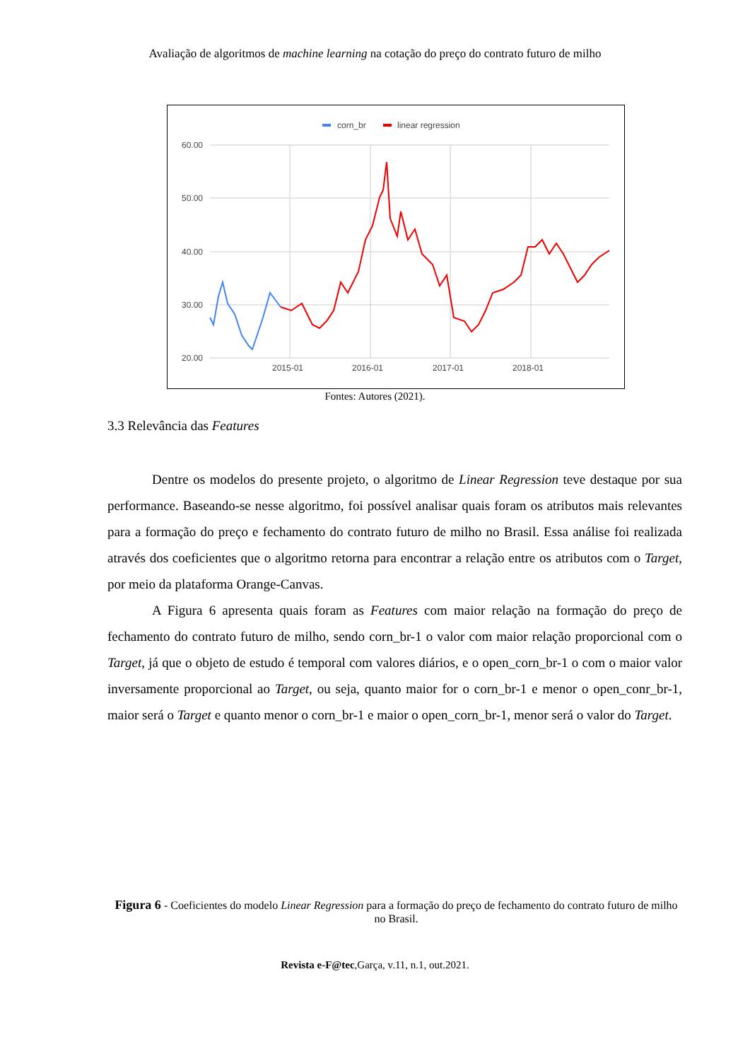Avaliação de algoritmos de machine learning na cotação do preço do contrato futuro de milho
corn_br
linear regression
60.00
50.00
40.00
30.00
20.00
2015-01
2016-01
2017-01
2018-01
Fontes: Autores (2021).
3.3 Relevância das Features
Dentre os modelos do presente projeto, o algoritmo de Linear Regression teve destaque por sua performance. Baseando-se nesse algoritmo, foi possível analisar quais foram os atributos mais relevantes para a formação do preço e fechamento do contrato futuro de milho no Brasil. Essa análise foi realizada através dos coeficientes que o algoritmo retorna para encontrar a relação entre os atributos com o Target, por meio da plataforma Orange-Canvas.
A Figura 6 apresenta quais foram as Features com maior relação na formação do preço de fechamento do contrato futuro de milho, sendo corn_br-1 o valor com maior relação proporcional com o Target, já que o objeto de estudo é temporal com valores diários, e o open_corn_br-1 o com o maior valor inversamente proporcional ao Target, ou seja, quanto maior for o corn_br-1 e menor o open_conr_br-1, maior será o Target e quanto menor o corn_br-1 e maior o open_corn_br-1, menor será o valor do Target.
Figura 6 - Coeficientes do modelo Linear Regression para a formação do preço de fechamento do contrato futuro de milho no Brasil.
Revista e-F@tec,Garça, v.11, n.1, out.2021.